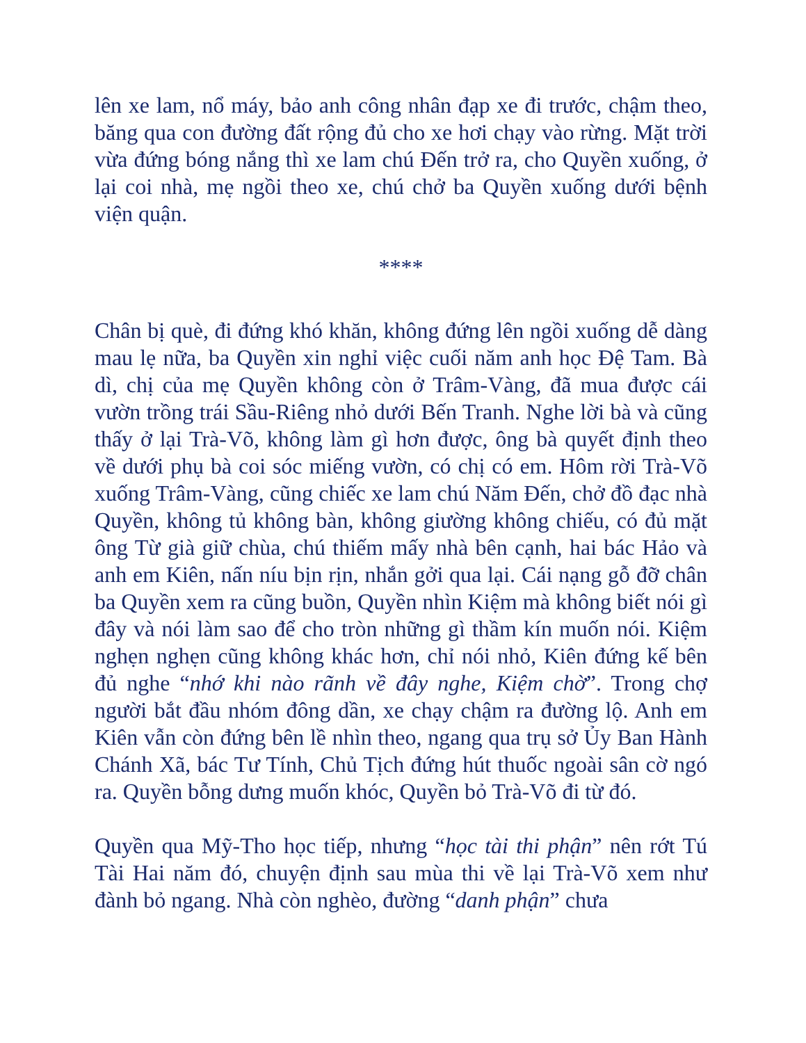lên xe lam, nổ máy, bảo anh công nhân đạp xe đi trước, chậm theo, băng qua con đường đất rộng đủ cho xe hơi chạy vào rừng. Mặt trời vừa đứng bóng nắng thì xe lam chú Đến trở ra, cho Quyền xuống, ở lại coi nhà, mẹ ngồi theo xe, chú chở ba Quyền xuống dưới bệnh viện quận.
****
Chân bị què, đi đứng khó khăn, không đứng lên ngồi xuống dễ dàng mau lẹ nữa, ba Quyền xin nghỉ việc cuối năm anh học Đệ Tam. Bà dì, chị của mẹ Quyền không còn ở Trâm-Vàng, đã mua được cái vườn trồng trái Sầu-Riêng nhỏ dưới Bến Tranh. Nghe lời bà và cũng thấy ở lại Trà-Võ, không làm gì hơn được, ông bà quyết định theo về dưới phụ bà coi sóc miếng vườn, có chị có em. Hôm rời Trà-Võ xuống Trâm-Vàng, cũng chiếc xe lam chú Năm Đến, chở đồ đạc nhà Quyền, không tủ không bàn, không giường không chiếu, có đủ mặt ông Từ già giữ chùa, chú thiếm mấy nhà bên cạnh, hai bác Hảo và anh em Kiên, nấn níu bịn rịn, nhắn gởi qua lại. Cái nạng gỗ đỡ chân ba Quyền xem ra cũng buồn, Quyền nhìn Kiệm mà không biết nói gì đây và nói làm sao để cho tròn những gì thầm kín muốn nói. Kiệm nghẹn nghẹn cũng không khác hơn, chỉ nói nhỏ, Kiên đứng kế bên đủ nghe “nhớ khi nào rãnh về đây nghe, Kiệm chờ”. Trong chợ người bắt đầu nhóm đông dần, xe chạy chậm ra đường lộ. Anh em Kiên vẫn còn đứng bên lề nhìn theo, ngang qua trụ sở Ủy Ban Hành Chánh Xã, bác Tư Tính, Chủ Tịch đứng hút thuốc ngoài sân cờ ngó ra. Quyền bỗng dưng muốn khóc, Quyền bỏ Trà-Võ đi từ đó.
Quyền qua Mỹ-Tho học tiếp, nhưng “học tài thi phận” nên rớt Tú Tài Hai năm đó, chuyện định sau mùa thi về lại Trà-Võ xem như đành bỏ ngang. Nhà còn nghèo, đường “danh phận” chưa